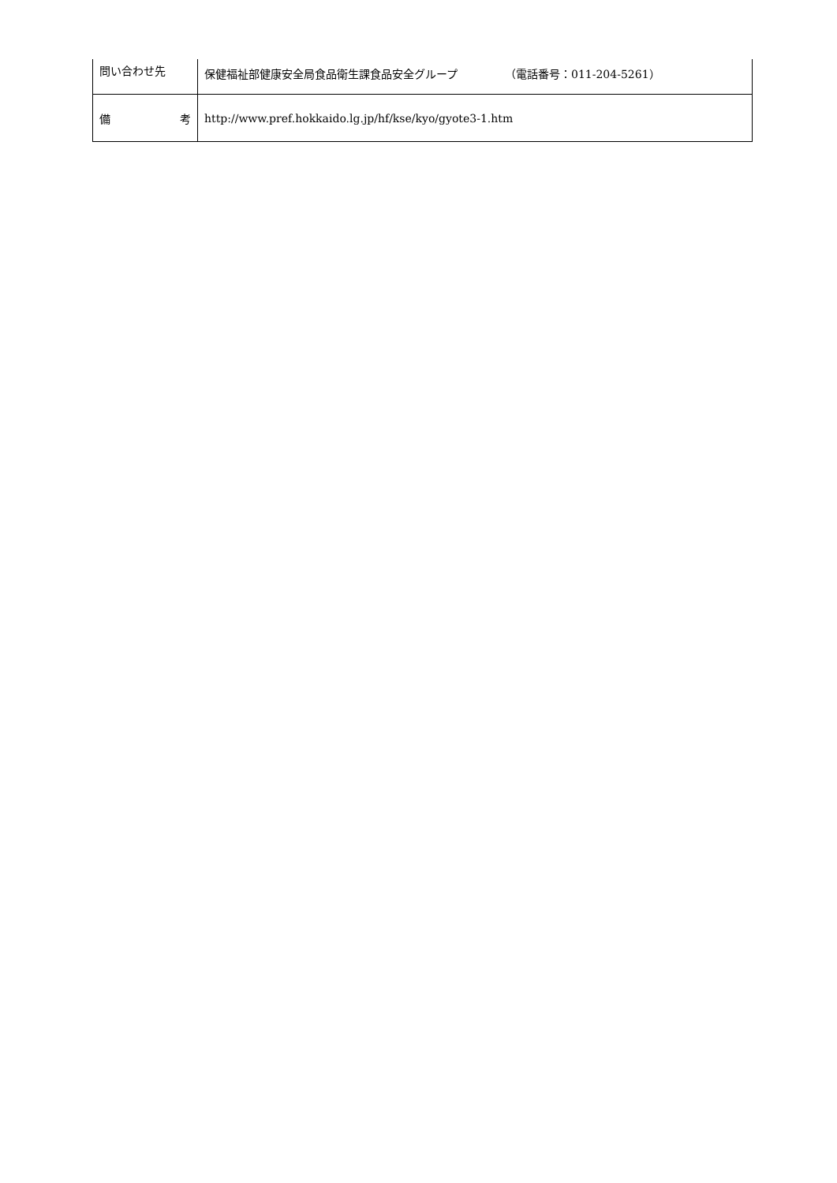| 問い合わせ先 | 保健福祉部健康安全局食品衛生課食品安全グループ （電話番号：011-204-5261） |
| 備 考 | http://www.pref.hokkaido.lg.jp/hf/kse/kyo/gyote3-1.htm |